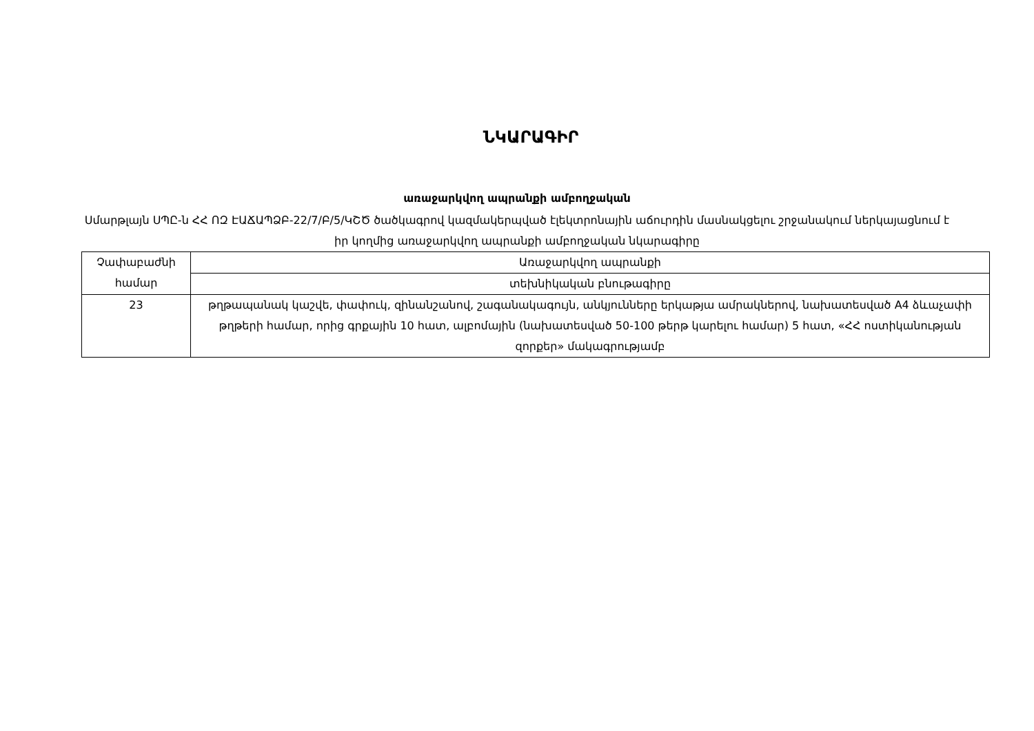ՆԿԱՐԱԳԻՐ
առաջարկվող ապրանքի ամբողջական
Սմարթլայն ՍՊԸ-ն ՀՀ ՈԶ ԷԱՃԱՊՁԲ-22/7/Բ/5/ԿՇԾ ծածկագրով կազմակերպված էլեկտրոնային աճուրդին մասնակցելու շրջանակում ներկայացնում է իր կողմից առաջարկվող ապրանքի ամբողջական նկարագիրը
| Չափաբաժնի համար | Առաջարկվող ապրանքի |
| | տեխնիկական բնութագիրը |
| 23 | թղթապանակ կաշվե, փափուկ, զինանշանով, շագանակագույն, անկյունները երկաթյա ամրակներով, նախատեսված A4 ձևաչափի թղթերի համար, որից գրքային 10 հատ, ալբոմային (նախատեսված 50-100 թերթ կարելու համար) 5 հատ, «ՀՀ ոստիկանության զորքեր» մակագրությամբ |